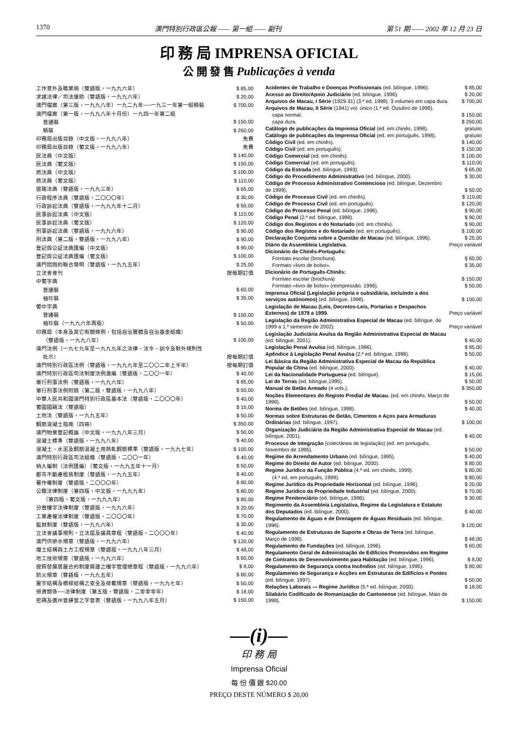1370 澳門特別行政區公報 —— 第一組 —— 副刊 第 51 期 —— 2002 年 12 月 23 日
印 務 局 IMPRENSA OFICIAL
公 開 發 售 Publicações à venda
| 工作意外及職業病（雙語版，一九九六年） | $ 85,00 |
| 求諸法律／司法援助（雙語版，一九九六年） | $ 20,00 |
| 澳門檔案（第三版，一九九八年）一九二九年──一九三一年第一組精裝 | $ 700,00 |
| 澳門檔案（第一版，一九九八年十月份）一九四一年第二組 | |
| 普通裝 | $ 150,00 |
| 精裝 | $ 250,00 |
| 印務局出版目錄（中文版，一九九八年） | 免費 |
| 印務局出版目錄（葡文版，一九九八年） | 免費 |
| 民法典（中文版） | $ 140,00 |
| 民法典（葡文版） | $ 150,00 |
| 商法典（中文版） | $ 100,00 |
| 商法典（葡文版） | $ 110,00 |
| 道路法典（雙語版，一九九三年） | $ 65,00 |
| 行政程序法典（雙語版，二〇〇〇年） | $ 30,00 |
| 行政訴訟法典（雙語版，一九九九年十二月） | $ 50,00 |
| 民事訴訟法典（中文版） | $ 110,00 |
| 民事訴訟法典（葡文版） | $ 120,00 |
| 刑事訴訟法典（雙語版，一九九六年） | $ 90,00 |
| 刑法典（第二版，雙語版，一九九八年） | $ 90,00 |
| 登記與公証法典匯編（中文版） | $ 90,00 |
| 登記與公証法典匯編（葡文版） | $ 100,00 |
| 澳門問題的聯合聲明（雙語版，一九九五年） | $ 25,00 |
| 立法會會刊 | 按每期訂價 |
| 中葡字典 | |
| 普通裝 | $ 60,00 |
| 袖珍裝 | $ 35,00 |
| 葡中字典 | |
| 普通裝 | $ 150,00 |
| 袖珍裝（一九九六年再版） | $ 50,00 |
| 印務局（本身及其它有關條例，包括自治實體及自治基金組織） | |
| （雙語版，一九九八年） | $ 100,00 |
| 澳門法例（一九七九年至一九九九年之法律、法令、訓令及對外規則性 | |
| 批示） | 按每期訂價 |
| 澳門特別行政區法例（雙語版，一九九九年至二〇〇二年上半年） | 按每期訂價 |
| 澳門特別行政區司法制度法例滙編（雙語版，二〇〇一年） | $ 40,00 |
| 單行刑事法例（雙語版，一九九六年） | $ 85,00 |
| 單行刑事法例附錄（第二版，雙語版，一九九八年） | $ 50,00 |
| 中華人民共和國澳門特別行政區基本法（雙語版，二〇〇〇年） | $ 40,00 |
| 葡國國籍法（雙語版） | $ 15,00 |
| 土地法（雙語版，一九九五年） | $ 50,00 |
| 鋼筋混凝土指南（四冊） | $ 350,00 |
| 澳門物業登記概論（中文版，一九九八年三月） | $ 50,00 |
| 混凝土標準（雙語版，一九九八年） | $ 40,00 |
| 混凝土、水泥及鋼筋混凝土用熱軋鋼筋標準（雙語版，一九九七年） | $ 100,00 |
| 澳門特別行政區司法組織（雙語版，二〇〇一年） | $ 40,00 |
| 納入編制（法例匯編）（葡文版，一九九五年十一月） | $ 50,00 |
| 都市不動產租賃制度（雙語版，一九九五年） | $ 40,00 |
| 著作權制度（雙語版，二〇〇〇年） | $ 80,00 |
| 公職法律制度（第四版，中文版，一九九九年） | $ 80,00 |
| （第四版，葡文版，一九九九年） | $ 80,00 |
| 分層樓宇法律制度（雙語版，一九九六年） | $ 20,00 |
| 工業產權法律制度（雙語版，二〇〇〇年） | $ 70,00 |
| 監獄制度（雙語版，一九九六年） | $ 30,00 |
| 立法會議事規則，立法屆及議員章程（雙語版，二〇〇〇年） | $ 40,00 |
| 澳門供排水規章（雙語版，一九九六年） | $ 120,00 |
| 擋土結構與土方工程規章（雙語版，一九九八年三月） | $ 48,00 |
| 地工技術規章（雙語版，一九九六年） | $ 60,00 |
| 按照發展居屋合約制度興建之樓宇管理總章程（雙語版，一九九六年） | $ 8,00 |
| 防火規章（雙語版，一九九五年） | $ 80,00 |
| 屋宇結構及橋樑結構之安全及荷載規章（雙語版，一九九七年） | $ 50,00 |
| 勞資關係──法律制度（第五版，雙語版，二零零零年） | $ 18,00 |
| 密碼及廣州音譯音之字音表（雙語版，一九九八年五月） | $ 150,00 |
| Acidentes de Trabalho e Doenças Profissionais (ed. bilíngue, 1996). | $ 85,00 |
| Acesso ao Direito/Apoio Judiciário (ed. bilíngue, 1996). | $ 20,00 |
| Arquivos de Macau, I Série (1929-31) (3.ª ed. 1998). 3 volumes em capa dura. | $ 700,00 |
| Arquivos de Macau, II Série (1941) vol. único (1.ª ed. Outubro de 1998). | |
| capa normal. | $ 150,00 |
| capa dura. | $ 250,00 |
| Catálogo de publicações da Imprensa Oficial (ed. em chinês, 1998). | gratuito |
| Catálogo de publicações da Imprensa Oficial (ed. em português, 1998). | gratuito |
| Código Civil (ed. em chinês). | $ 140,00 |
| Código Civil (ed. em português). | $ 150,00 |
| Código Comercial (ed. em chinês). | $ 100,00 |
| Código Comercial (ed. em português). | $ 110,00 |
| Código da Estrada (ed. bilíngue, 1993). | $ 65,00 |
| Código do Procedimento Administrativo (ed. bilíngue, 2000). | $ 30,00 |
| Código de Processo Administrativo Contencioso (ed. bilíngue, Dezembro de 1999). | $ 50,00 |
| Código de Processo Civil (ed. em chinês). | $ 110,00 |
| Código de Processo Civil (ed. em português). | $ 120,00 |
| Código do Processo Penal (ed. bilíngue, 1996). | $ 90,00 |
| Código Penal (2.ª ed. bilíngue, 1998). | $ 90,00 |
| Código dos Registos e do Notariado (ed. em chinês). | $ 90,00 |
| Código dos Registos e do Notariado (ed. em português). | $ 100,00 |
| Declaração Conjunta sobre a Questão de Macau (ed. bilíngue, 1995). | $ 25,00 |
| Diário da Assembleia Legislativa. | Preço variável |
| Dicionário de Chinês-Português: | |
| Formato escolar (brochura). | $ 60,00 |
| Formato «livro de bolso». | $ 35,00 |
| Dicionário de Português-Chinês: | |
| Formato escolar (brochura) | $ 150,00 |
| Formato «livro de bolso» (reimpressão, 1996). | $ 50,00 |
| Imprensa Oficial (Legislação própria e subsidiária, incluindo a dos serviços autónomos) (ed. bilíngue, 1998). | $ 100,00 |
| Legislação de Macau (Leis, Decretos-Leis, Portarias e Despachos Externos) de 1979 a 1999. | Preço variável |
| Legislação da Região Administrativa Especial de Macau (ed. bilíngue, de 1999 a 1.º semestre de 2002). | Preço variável |
| Legislação Judiciária Avulsa da Região Administrativa Especial de Macau (ed. bilíngue, 2001). | $ 40,00 |
| Legislação Penal Avulsa (ed. bilíngue, 1996). | $ 85,00 |
| Apêndice à Legislação Penal Avulsa (2.ª ed. bilíngue, 1998). | $ 50,00 |
| Lei Básica da Região Administrativa Especial de Macau da República Popular da China (ed. bilíngue, 2000). | $ 40,00 |
| Lei da Nacionalidade Portuguesa (ed. bilíngue). | $ 15,00 |
| Lei de Terras (ed. bilíngue,1995). | $ 50,00 |
| Manual de Betão Armado (4 vols.). | $ 350,00 |
| Noções Elementares do Registo Predial de Macau. (ed. em chinês, Março de 1998). | $ 50,00 |
| Norma de Betões (ed. bilíngue, 1998). | $ 40,00 |
| Normas sobre Estruturas de Betão, Cimentos e Aços para Armaduras Ordinárias (ed. bilíngue, 1997). | $ 100,00 |
| Organização Judiciária da Região Administrativa Especial de Macau (ed. bilíngue, 2001). | $ 40,00 |
| Processo de Integração (colectânea de legislação) (ed. em português, Novembro de 1995). | $ 50,00 |
| Regime do Arrendamento Urbano (ed. bilíngue, 1995). | $ 40,00 |
| Regime do Direito de Autor (ed. bilíngue, 2000). | $ 80,00 |
| Regime Jurídico da Função Pública (4.ª ed. em chinês, 1999). | $ 80,00 |
| (4.ª ed. em português, 1999). | $ 80,00 |
| Regime Jurídico da Propriedade Horizontal (ed. bilíngue, 1996). | $ 20,00 |
| Regime Jurídico da Propriedade Industrial (ed. bilíngue, 2000). | $ 70,00 |
| Regime Penitenciário (ed. bilíngue, 1996). | $ 30,00 |
| Regimento da Assembleia Legislativa, Regime da Legislatura e Estatuto dos Deputados (ed. bilíngue, 2000). | $ 40,00 |
| Regulamento de Águas e de Drenagem de Águas Residuais (ed. bilíngue, 1996). | $ 120,00 |
| Regulamento de Estruturas de Suporte e Obras de Terra (ed. bilíngue, Março de 1998). | $ 48,00 |
| Regulamento de Fundações (ed. bilíngue, 1996). | $ 60,00 |
| Regulamento Geral de Administração de Edifícios Promovidos em Regime de Contratos de Desenvolvimento para Habitação (ed. bilíngue, 1996). | $ 8,00 |
| Regulamento de Segurança contra Incêndios (ed. bilíngue, 1995). | $ 80,00 |
| Regulamento de Segurança e Acções em Estruturas de Edifícios e Pontes (ed. bilíngue, 1997). | $ 50,00 |
| Relações Laborais — Regime Jurídico (5.ª ed. bilíngue, 2000). | $ 18,00 |
| Silabário Codificado de Romanização do Cantonense (ed. bilíngue, Maio de 1998). | $ 150,00 |
—(i)—
印 務 局
Imprensa Oficial
每 份 價 銀 $20.00
PREÇO DESTE NÚMERO $ 20,00